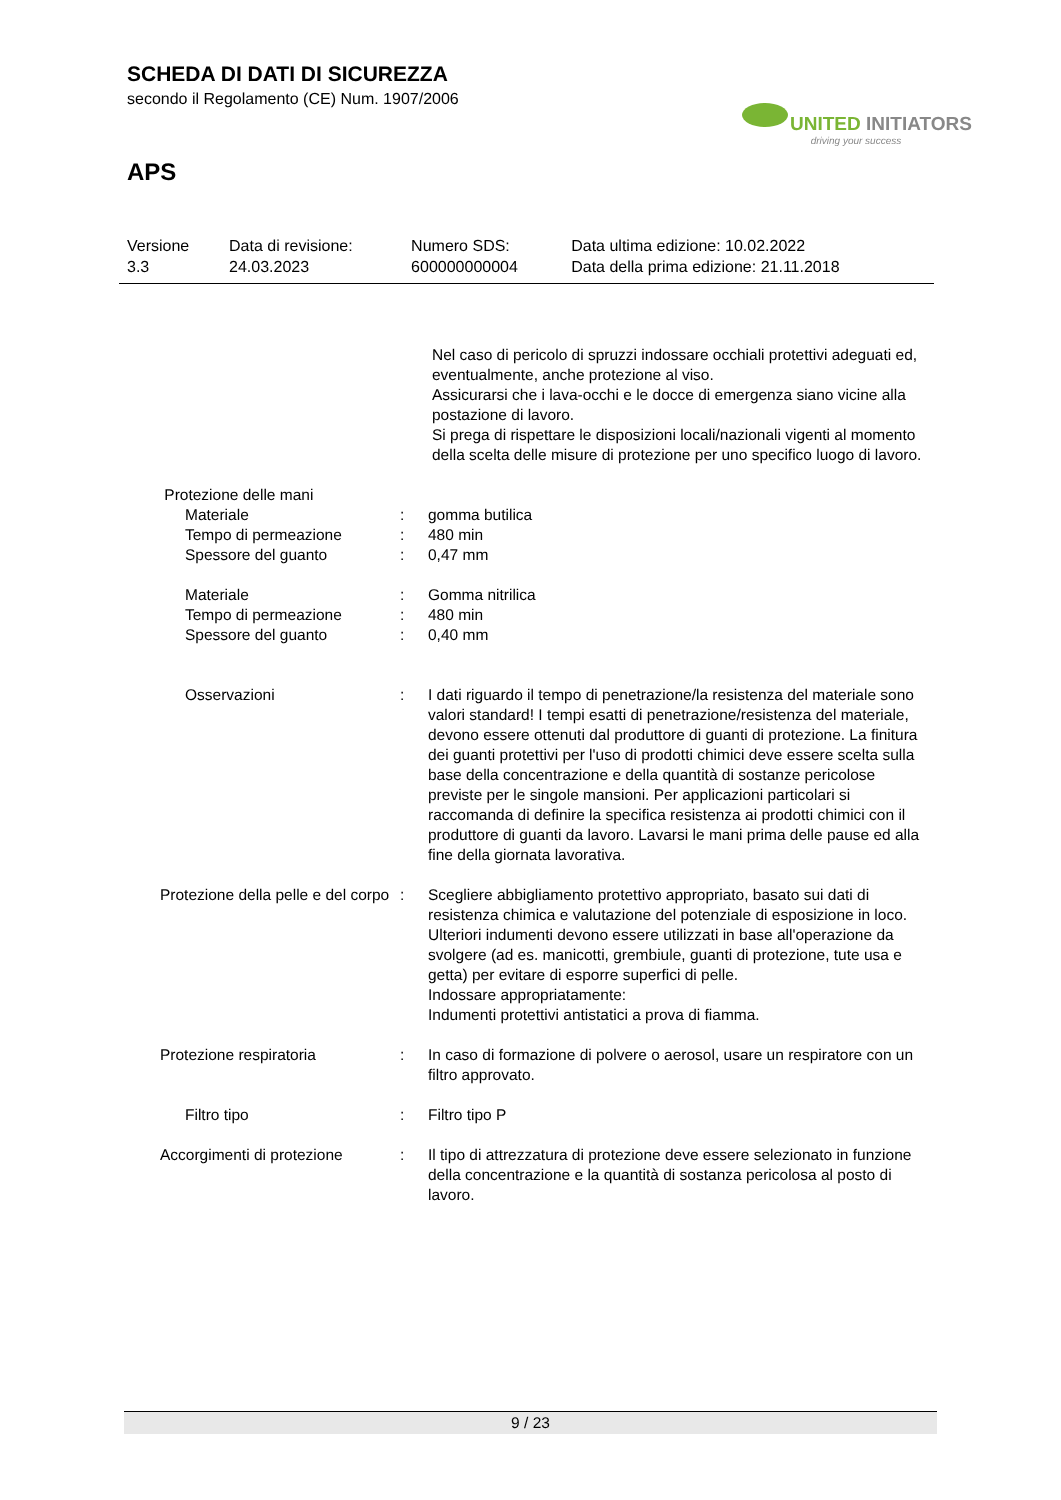SCHEDA DI DATI DI SICUREZZA
secondo il Regolamento (CE) Num. 1907/2006
UNITED INITIATORS
driving your success
APS
| Versione 3.3 | Data di revisione: 24.03.2023 | Numero SDS: 600000000004 | Data ultima edizione: 10.02.2022 Data della prima edizione: 21.11.2018 |
| | | Nel caso di pericolo di spruzzi indossare occhiali protettivi adeguati ed, eventualmente, anche protezione al viso. Assicurarsi che i lava-occhi e le docce di emergenza siano vicine alla postazione di lavoro. Si prega di rispettare le disposizioni locali/nazionali vigenti al momento della scelta delle misure di protezione per uno specifico luogo di lavoro. |
| Protezione delle mani | | |
| Materiale | : | gomma butilica |
| Tempo di permeazione | : | 480 min |
| Spessore del guanto | : | 0,47 mm |
| Materiale | : | Gomma nitrilica |
| Tempo di permeazione | : | 480 min |
| Spessore del guanto | : | 0,40 mm |
| Osservazioni | : | I dati riguardo il tempo di penetrazione/la resistenza del materiale sono valori standard! I tempi esatti di penetrazione/resistenza del materiale, devono essere ottenuti dal produttore di guanti di protezione. La finitura dei guanti protettivi per l'uso di prodotti chimici deve essere scelta sulla base della concentrazione e della quantità di sostanze pericolose previste per le singole mansioni. Per applicazioni particolari si raccomanda di definire la specifica resistenza ai prodotti chimici con il produttore di guanti da lavoro. Lavarsi le mani prima delle pause ed alla fine della giornata lavorativa. |
| Protezione della pelle e del corpo | : | Scegliere abbigliamento protettivo appropriato, basato sui dati di resistenza chimica e valutazione del potenziale di esposizione in loco. Ulteriori indumenti devono essere utilizzati in base all'operazione da svolgere (ad es. manicotti, grembiule, guanti di protezione, tute usa e getta) per evitare di esporre superfici di pelle. Indossare appropriatamente: Indumenti protettivi antistatici a prova di fiamma. |
| Protezione respiratoria | : | In caso di formazione di polvere o aerosol, usare un respiratore con un filtro approvato. |
| Filtro tipo | : | Filtro tipo P |
| Accorgimenti di protezione | : | Il tipo di attrezzatura di protezione deve essere selezionato in funzione della concentrazione e la quantità di sostanza pericolosa al posto di lavoro. |
9 / 23